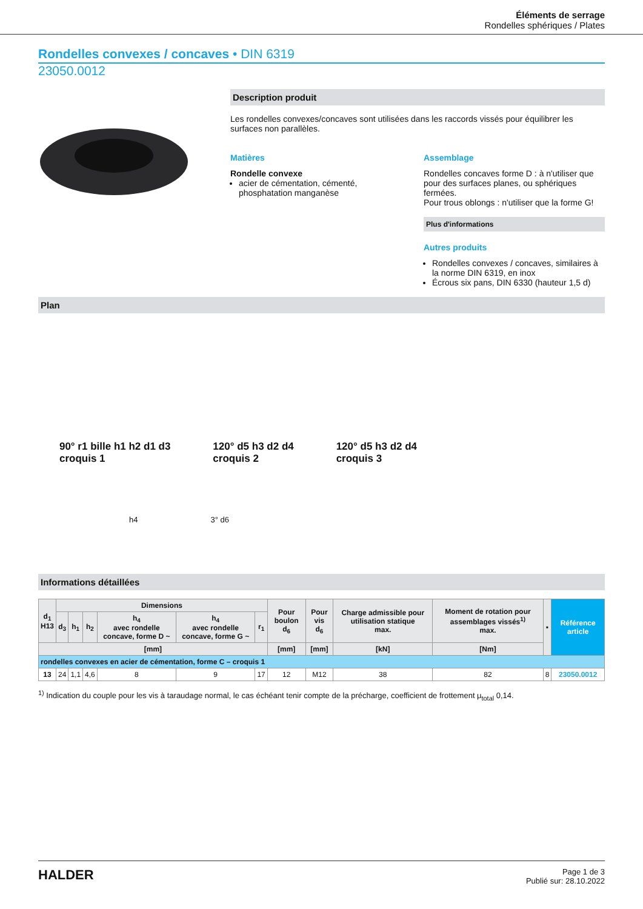Éléments de serrage
Rondelles sphériques / Plates
Rondelles convexes / concaves • DIN 6319
23050.0012
Description produit
Les rondelles convexes/concaves sont utilisées dans les raccords vissés pour équilibrer les surfaces non parallèles.
Matières
Rondelle convexe
acier de cémentation, cémenté, phosphatation manganèse
Assemblage
Rondelles concaves forme D : à n'utiliser que pour des surfaces planes, ou sphériques fermées.
Pour trous oblongs : n'utiliser que la forme G!
Plus d'informations
Autres produits
Rondelles convexes / concaves, similaires à la norme DIN 6319, en inox
Écrous six pans, DIN 6330 (hauteur 1,5 d)
Plan
90° r1 bille h1 h2 d1 d3
croquis 1
120° d5 h3 d2 d4
croquis 2
120° d5 h3 d2 d4
croquis 3
h4 3° d6
Informations détaillées
| d<sub>1</sub> H13 | Dimensions | | | | | | Pour boulon d<sub>6</sub> | Pour vis d<sub>6</sub> | Charge admissible pour utilisation statique max. | Moment de rotation pour assemblages vissés<sup>1)</sup> max. | ▪ | Référence article |
| --- | --- | --- | --- | --- | --- | --- | --- | --- | --- | --- | --- | --- |
| | d<sub>3</sub> | h<sub>1</sub> | h<sub>2</sub> | h<sub>4</sub> avec rondelle concave, forme D ~ | h<sub>4</sub> avec rondelle concave, forme G ~ | r<sub>1</sub> | | | | | | |
| [mm] | | | | | | | [mm] | [mm] | [kN] | [Nm] | | |
| rondelles convexes en acier de cémentation, forme C – croquis 1 | | | | | | | | | | | | |
| 13 | 24 | 1,1 | 4,6 | 8 | 9 | 17 | 12 | M12 | 38 | 82 | 8 | 23050.0012 |
<sup>1)</sup> Indication du couple pour les vis à taraudage normal, le cas échéant tenir compte de la précharge, coefficient de frottement μ<sub>total</sub> 0,14.
HALDER
Page 1 de 3
Publié sur: 28.10.2022